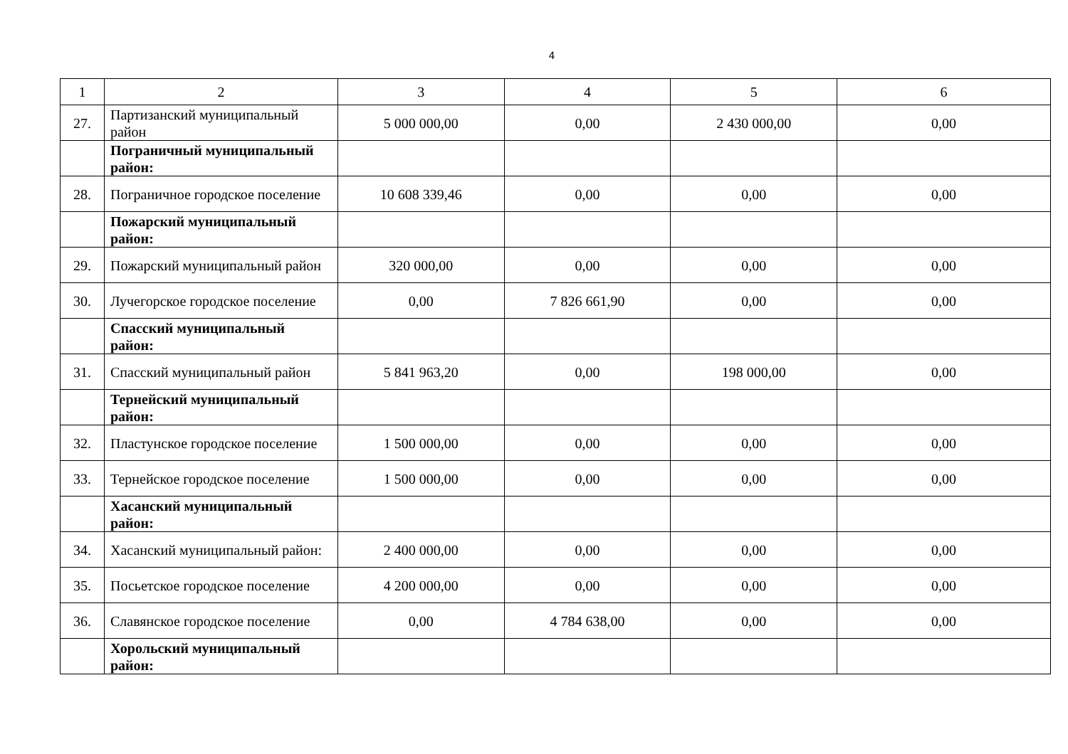4
| 1 | 2 | 3 | 4 | 5 | 6 |
| 27. | Партизанский муниципальный район | 5 000 000,00 | 0,00 | 2 430 000,00 | 0,00 |
| | Пограничный муниципальный район: | | | | |
| 28. | Пограничное городское поселение | 10 608 339,46 | 0,00 | 0,00 | 0,00 |
| | Пожарский муниципальный район: | | | | |
| 29. | Пожарский муниципальный район | 320 000,00 | 0,00 | 0,00 | 0,00 |
| 30. | Лучегорское городское поселение | 0,00 | 7 826 661,90 | 0,00 | 0,00 |
| | Спасский муниципальный район: | | | | |
| 31. | Спасский муниципальный район | 5 841 963,20 | 0,00 | 198 000,00 | 0,00 |
| | Тернейский муниципальный район: | | | | |
| 32. | Пластунское городское поселение | 1 500 000,00 | 0,00 | 0,00 | 0,00 |
| 33. | Тернейское городское поселение | 1 500 000,00 | 0,00 | 0,00 | 0,00 |
| | Хасанский муниципальный район: | | | | |
| 34. | Хасанский муниципальный район: | 2 400 000,00 | 0,00 | 0,00 | 0,00 |
| 35. | Посьетское городское поселение | 4 200 000,00 | 0,00 | 0,00 | 0,00 |
| 36. | Славянское городское поселение | 0,00 | 4 784 638,00 | 0,00 | 0,00 |
| | Хорольский муниципальный район: | | | | |